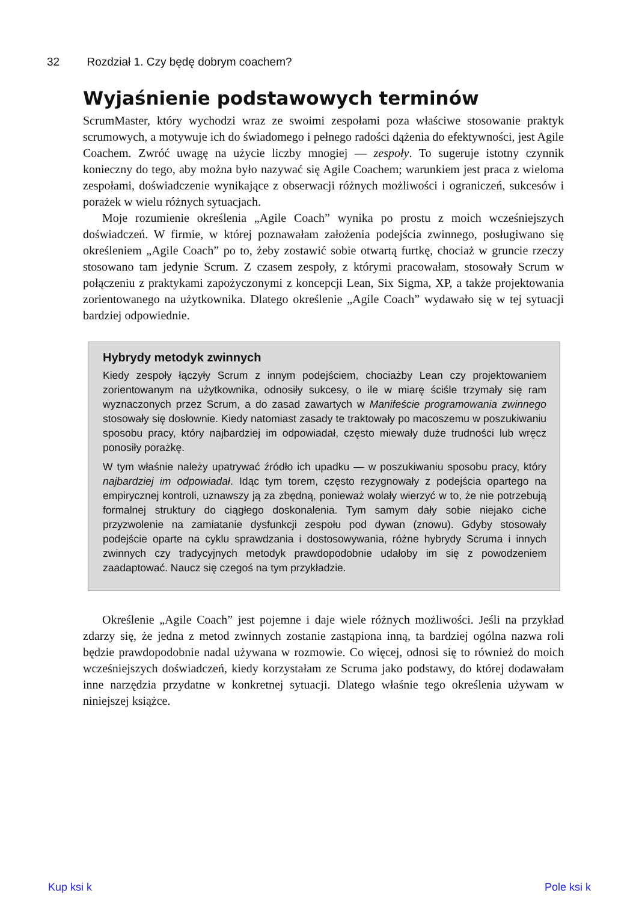32 Rozdział 1. Czy będę dobrym coachem?
Wyjaśnienie podstawowych terminów
ScrumMaster, który wychodzi wraz ze swoimi zespołami poza właściwe stosowanie praktyk scrumowych, a motywuje ich do świadomego i pełnego radości dążenia do efektywności, jest Agile Coachem. Zwróć uwagę na użycie liczby mnogiej — zespoły. To sugeruje istotny czynnik konieczny do tego, aby można było nazywać się Agile Coachem; warunkiem jest praca z wieloma zespołami, doświadczenie wynikające z obserwacji różnych możliwości i ograniczeń, sukcesów i porażek w wielu różnych sytuacjach.
Moje rozumienie określenia „Agile Coach” wynika po prostu z moich wcześniejszych doświadczeń. W firmie, w której poznawałam założenia podejścia zwinnego, posługiwano się określeniem „Agile Coach” po to, żeby zostawić sobie otwartą furtkę, chociaż w gruncie rzeczy stosowano tam jedynie Scrum. Z czasem zespoły, z którymi pracowałam, stosowały Scrum w połączeniu z praktykami zapożyczonymi z koncepcji Lean, Six Sigma, XP, a także projektowania zorientowanego na użytkownika. Dlatego określenie „Agile Coach” wydawało się w tej sytuacji bardziej odpowiednie.
Hybrydy metodyk zwinnych
Kiedy zespoły łączyły Scrum z innym podejściem, chociażby Lean czy projektowaniem zorientowanym na użytkownika, odnosiły sukcesy, o ile w miarę ściśle trzymały się ram wyznaczonych przez Scrum, a do zasad zawartych w Manifeście programowania zwinnego stosowały się dosłownie. Kiedy natomiast zasady te traktowały po macoszemu w poszukiwaniu sposobu pracy, który najbardziej im odpowiadał, często miewały duże trudności lub wręcz ponosiły porażkę.
W tym właśnie należy upatrywać źródło ich upadku — w poszukiwaniu sposobu pracy, który najbardziej im odpowiadał. Idąc tym torem, często rezygnowały z podejścia opartego na empirycznej kontroli, uznawszy ją za zbędną, ponieważ wolały wierzyć w to, że nie potrzebują formalnej struktury do ciągłego doskonalenia. Tym samym dały sobie niejako ciche przyzwolenie na zamiatanie dysfunkcji zespołu pod dywan (znowu). Gdyby stosowały podejście oparte na cyklu sprawdzania i dostosowywania, różne hybrydy Scruma i innych zwinnych czy tradycyjnych metodyk prawdopodobnie udałoby im się z powodzeniem zaadaptować. Naucz się czegoś na tym przykładzie.
Określenie „Agile Coach” jest pojemne i daje wiele różnych możliwości. Jeśli na przykład zdarzy się, że jedna z metod zwinnych zostanie zastąpiona inną, ta bardziej ogólna nazwa roli będzie prawdopodobnie nadal używana w rozmowie. Co więcej, odnosi się to również do moich wcześniejszych doświadczeń, kiedy korzystałam ze Scruma jako podstawy, do której dodawałam inne narzędzia przydatne w konkretnej sytuacji. Dlatego właśnie tego określenia używam w niniejszej książce.
Kup ksi k Pole ksi k